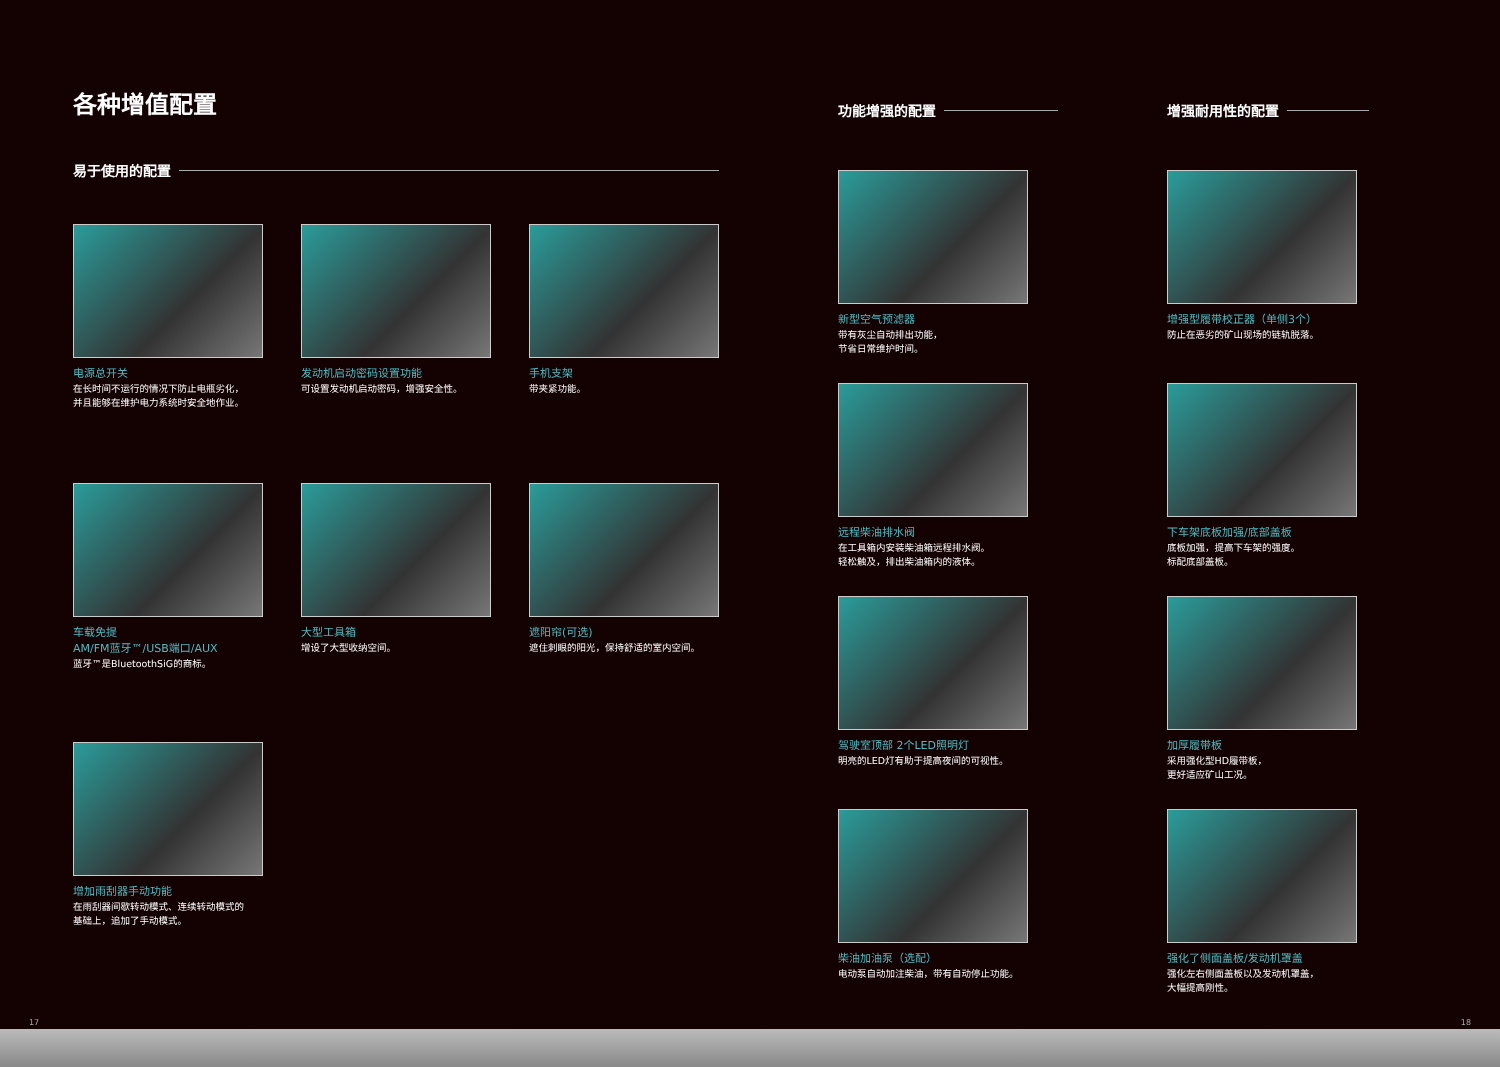各种增值配置
易于使用的配置
电源总开关
在长时间不运行的情况下防止电瓶劣化，
并且能够在维护电力系统时安全地作业。
发动机启动密码设置功能
可设置发动机启动密码，增强安全性。
手机支架
带夹紧功能。
车载免提
AM/FM蓝牙™/USB端口/AUX
蓝牙™是BluetoothSiG的商标。
大型工具箱
增设了大型收纳空间。
遮阳帘(可选)
遮住刺眼的阳光，保持舒适的室内空间。
增加雨刮器手动功能
在雨刮器间歇转动模式、连续转动模式的
基础上，追加了手动模式。
功能增强的配置
新型空气预滤器
带有灰尘自动排出功能，
节省日常维护时间。
远程柴油排水阀
在工具箱内安装柴油箱远程排水阀。
轻松触及，排出柴油箱内的液体。
驾驶室顶部 2个LED照明灯
明亮的LED灯有助于提高夜间的可视性。
柴油加油泵（选配）
电动泵自动加注柴油，带有自动停止功能。
增强耐用性的配置
增强型履带校正器（单侧3个）
防止在恶劣的矿山现场的链轨脱落。
下车架底板加强/底部盖板
底板加强，提高下车架的强度。
标配底部盖板。
加厚履带板
采用强化型HD履带板，
更好适应矿山工况。
强化了侧面盖板/发动机罩盖
强化左右侧面盖板以及发动机罩盖，
大幅提高刚性。
17 18